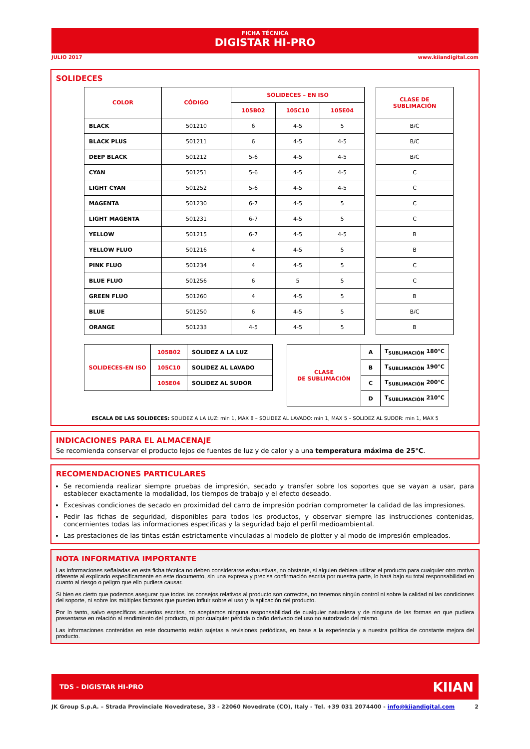FICHA TÉCNICA
DIGISTAR HI-PRO
JULIO 2017 www.kiiandigital.com
SOLIDECES
| COLOR | CÓDIGO | SOLIDECES – EN ISO | | | | CLASE DE SUBLIMACIÓN |
| | | 105B02 | 105C10 | 105E04 | | |
| BLACK | 501210 | 6 | 4-5 | 5 | | B/C |
| BLACK PLUS | 501211 | 6 | 4-5 | 4-5 | | B/C |
| DEEP BLACK | 501212 | 5-6 | 4-5 | 4-5 | | B/C |
| CYAN | 501251 | 5-6 | 4-5 | 4-5 | | C |
| LIGHT CYAN | 501252 | 5-6 | 4-5 | 4-5 | | C |
| MAGENTA | 501230 | 6-7 | 4-5 | 5 | | C |
| LIGHT MAGENTA | 501231 | 6-7 | 4-5 | 5 | | C |
| YELLOW | 501215 | 6-7 | 4-5 | 4-5 | | B |
| YELLOW FLUO | 501216 | 4 | 4-5 | 5 | | B |
| PINK FLUO | 501234 | 4 | 4-5 | 5 | | C |
| BLUE FLUO | 501256 | 6 | 5 | 5 | | C |
| GREEN FLUO | 501260 | 4 | 4-5 | 5 | | B |
| BLUE | 501250 | 6 | 4-5 | 5 | | B/C |
| ORANGE | 501233 | 4-5 | 4-5 | 5 | | B |
| SOLIDECES-EN ISO | 105B02 | SOLIDEZ A LA LUZ |
| | 105C10 | SOLIDEZ AL LAVADO |
| | 105E04 | SOLIDEZ AL SUDOR |
| CLASE DE SUBLIMACIÓN | A | T<sub>SUBLIMACIÓN</sub> 180°C |
| | B | T<sub>SUBLIMACIÓN</sub> 190°C |
| | C | T<sub>SUBLIMACIÓN</sub> 200°C |
| | D | T<sub>SUBLIMACIÓN</sub> 210°C |
ESCALA DE LAS SOLIDECES: SOLIDEZ A LA LUZ: min 1, MAX 8 – SOLIDEZ AL LAVADO: min 1, MAX 5 – SOLIDEZ AL SUDOR: min 1, MAX 5
INDICACIONES PARA EL ALMACENAJE
Se recomienda conservar el producto lejos de fuentes de luz y de calor y a una temperatura máxima de 25°C.
RECOMENDACIONES PARTICULARES
Se recomienda realizar siempre pruebas de impresión, secado y transfer sobre los soportes que se vayan a usar, para establecer exactamente la modalidad, los tiempos de trabajo y el efecto deseado.
Excesivas condiciones de secado en proximidad del carro de impresión podrían comprometer la calidad de las impresiones.
Pedir las fichas de seguridad, disponibles para todos los productos, y observar siempre las instrucciones contenidas, concernientes todas las informaciones específicas y la seguridad bajo el perfil medioambiental.
Las prestaciones de las tintas están estrictamente vinculadas al modelo de plotter y al modo de impresión empleados.
NOTA INFORMATIVA IMPORTANTE
Las informaciones señaladas en esta ficha técnica no deben considerarse exhaustivas, no obstante, si alguien debiera utilizar el producto para cualquier otro motivo diferente al explicado específicamente en este documento, sin una expresa y precisa confirmación escrita por nuestra parte, lo hará bajo su total responsabilidad en cuanto al riesgo o peligro que ello pudiera causar.
Si bien es cierto que podemos asegurar que todos los consejos relativos al producto son correctos, no tenemos ningún control ni sobre la calidad ni las condiciones del soporte, ni sobre los múltiples factores que pueden influir sobre el uso y la aplicación del producto.
Por lo tanto, salvo específicos acuerdos escritos, no aceptamos ninguna responsabilidad de cualquier naturaleza y de ninguna de las formas en que pudiera presentarse en relación al rendimiento del producto, ni por cualquier pérdida o daño derivado del uso no autorizado del mismo.
Las informaciones contenidas en este documento están sujetas a revisiones periódicas, en base a la experiencia y a nuestra política de constante mejora del producto.
TDS - DIGISTAR HI-PRO KIIAN
JK Group S.p.A. – Strada Provinciale Novedratese, 33 - 22060 Novedrate (CO), Italy - Tel. +39 031 2074400 - info@kiiandigital.com 2